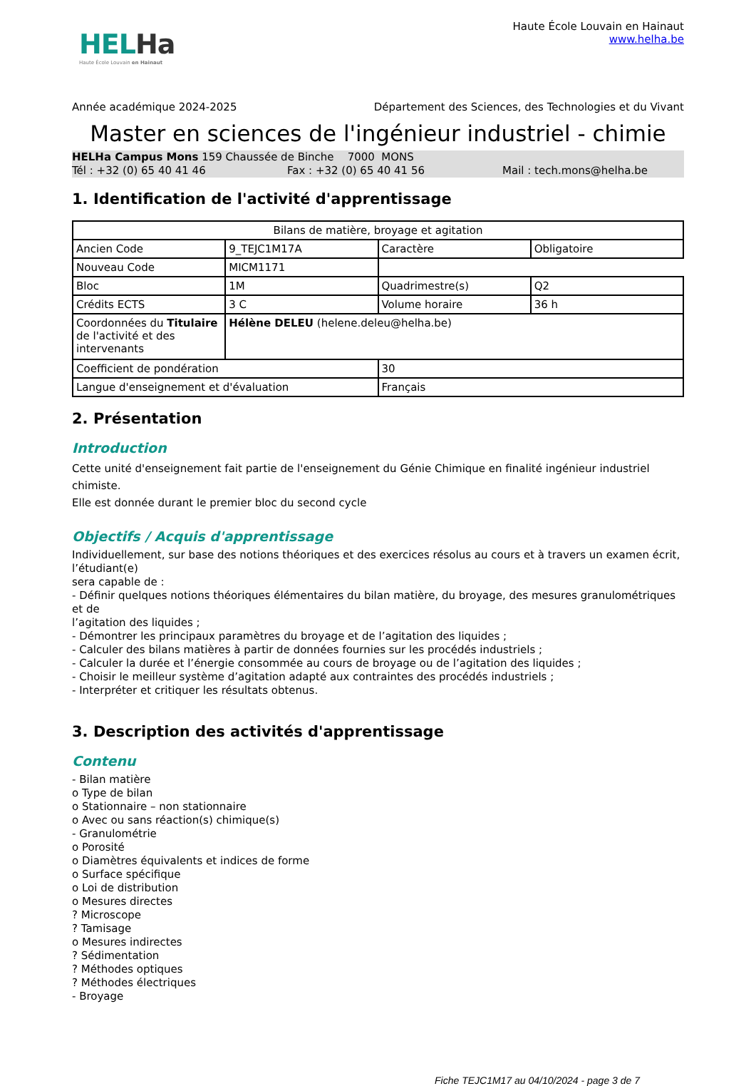HELHa
Haute École Louvain en Hainaut
Haute École Louvain en Hainaut
www.helha.be
Année académique 2024-2025 Département des Sciences, des Technologies et du Vivant
Master en sciences de l'ingénieur industriel - chimie
HELHa Campus Mons 159 Chaussée de Binche 7000 MONS
Tél : +32 (0) 65 40 41 46 Fax : +32 (0) 65 40 41 56 Mail : tech.mons@helha.be
1. Identification de l'activité d'apprentissage
| Bilans de matière, broyage et agitation | | | |
| Ancien Code | 9_TEJC1M17A | Caractère | Obligatoire |
| Nouveau Code | MICM1171 | | |
| Bloc | 1M | Quadrimestre(s) | Q2 |
| Crédits ECTS | 3 C | Volume horaire | 36 h |
| Coordonnées du Titulaire de l'activité et des intervenants | Hélène DELEU (helene.deleu@helha.be) | | |
| Coefficient de pondération | | 30 | |
| Langue d'enseignement et d'évaluation | | Français | |
2. Présentation
Introduction
Cette unité d'enseignement fait partie de l'enseignement du Génie Chimique en finalité ingénieur industriel chimiste.
Elle est donnée durant le premier bloc du second cycle
Objectifs / Acquis d'apprentissage
Individuellement, sur base des notions théoriques et des exercices résolus au cours et à travers un examen écrit, l’étudiant(e)
sera capable de :
- Définir quelques notions théoriques élémentaires du bilan matière, du broyage, des mesures granulométriques et de
l’agitation des liquides ;
- Démontrer les principaux paramètres du broyage et de l’agitation des liquides ;
- Calculer des bilans matières à partir de données fournies sur les procédés industriels ;
- Calculer la durée et l’énergie consommée au cours de broyage ou de l’agitation des liquides ;
- Choisir le meilleur système d’agitation adapté aux contraintes des procédés industriels ;
- Interpréter et critiquer les résultats obtenus.
3. Description des activités d'apprentissage
Contenu
- Bilan matière
o Type de bilan
o Stationnaire – non stationnaire
o Avec ou sans réaction(s) chimique(s)
- Granulométrie
o Porosité
o Diamètres équivalents et indices de forme
o Surface spécifique
o Loi de distribution
o Mesures directes
? Microscope
? Tamisage
o Mesures indirectes
? Sédimentation
? Méthodes optiques
? Méthodes électriques
- Broyage
Fiche TEJC1M17 au 04/10/2024 - page 3 de 7